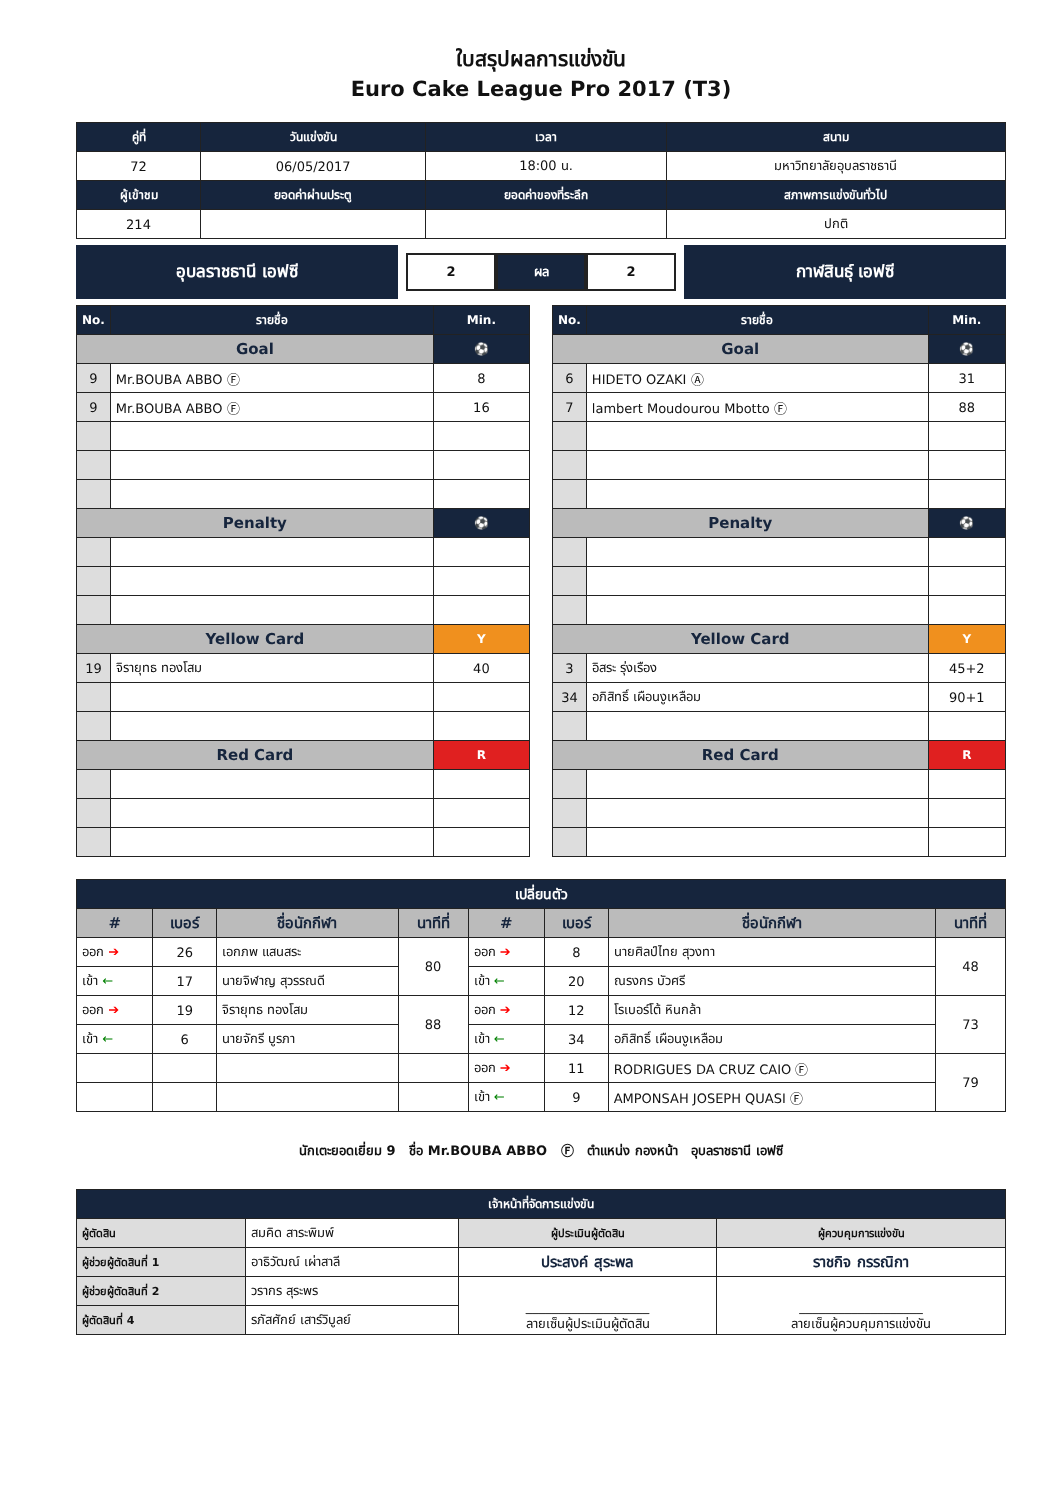ใบสรุปผลการแข่งขัน
Euro Cake League Pro 2017 (T3)
| คู่ที่ | วันแข่งขัน | เวลา | สนาม |
| --- | --- | --- | --- |
| 72 | 06/05/2017 | 18:00 น. | มหาวิทยาลัยอุบลราชธานี |
| ผู้เข้าชม | ยอดค่าผ่านประตู | ยอดค่าของที่ระลึก | สภาพการแข่งขันทั่วไป |
| 214 | | | ปกติ |
อุบลราชธานี เอฟซี
2 ผล 2
กาฬสินธุ์ เอฟซี
| No. | รายชื่อ | Min. |
| --- | --- | --- |
| Goal | | ⚽ |
| 9 | Mr.BOUBA ABBO Ⓕ | 8 |
| 9 | Mr.BOUBA ABBO Ⓕ | 16 |
| Penalty | | ⚽ |
| Yellow Card | | Y |
| 19 | จิรายุทธ ทองโสม | 40 |
| Red Card | | R |
| No. | รายชื่อ | Min. |
| --- | --- | --- |
| Goal | | ⚽ |
| 6 | HIDETO OZAKI Ⓐ | 31 |
| 7 | lambert Moudourou Mbotto Ⓕ | 88 |
| Penalty | | ⚽ |
| Yellow Card | | Y |
| 3 | อิสระ รุ่งเรือง | 45+2 |
| 34 | อภิสิทธิ์ เผือนงูเหลือม | 90+1 |
| Red Card | | R |
| เปลี่ยนตัว | | | | | | | |
| --- | --- | --- | --- | --- | --- | --- | --- |
| # | เบอร์ | ชื่อนักกีฬา | นาทีที่ | # | เบอร์ | ชื่อนักกีฬา | นาทีที่ |
| ออก ➔ | 26 | เอกภพ แสนสระ | 80 | ออก ➔ | 8 | นายศิลป์ไทย สุวงทา | 48 |
| เข้า ← | 17 | นายจิฬาญ สุวรรณดี | | เข้า ← | 20 | ณรงกร บัวศรี | |
| ออก ➔ | 19 | จิรายุทธ ทองโสม | 88 | ออก ➔ | 12 | โรเบอร์โต้ หินกล้า | 73 |
| เข้า ← | 6 | นายจักรี บูรภา | | เข้า ← | 34 | อภิสิทธิ์ เผือนงูเหลือม | |
| | | | | ออก ➔ | 11 | RODRIGUES DA CRUZ CAIO Ⓕ | 79 |
| | | | | เข้า ← | 9 | AMPONSAH JOSEPH QUASI Ⓕ | |
นักเตะยอดเยี่ยม 9 ชื่อ Mr.BOUBA ABBO Ⓕ ตำแหน่ง กองหน้า อุบลราชธานี เอฟซี
| เจ้าหน้าที่จัดการแข่งขัน | | | |
| --- | --- | --- | --- |
| ผู้ตัดสิน | สมคิด สาระพิมพ์ | ผู้ประเมินผู้ตัดสิน | ผู้ควบคุมการแข่งขัน |
| ผู้ช่วยผู้ตัดสินที่ 1 | อาธิวัฒณ์ เผ่าสาลี | ประสงค์ สุระพล | ราชกิจ กรรณิกา |
| ผู้ช่วยผู้ตัดสินที่ 2 | วรากร สุระพร | ___________________ ลายเซ็นผู้ประเมินผู้ตัดสิน | ___________________ ลายเซ็นผู้ควบคุมการแข่งขัน |
| ผู้ตัดสินที่ 4 | รภัสศักย์ เสาร์วิบูลย์ | | |